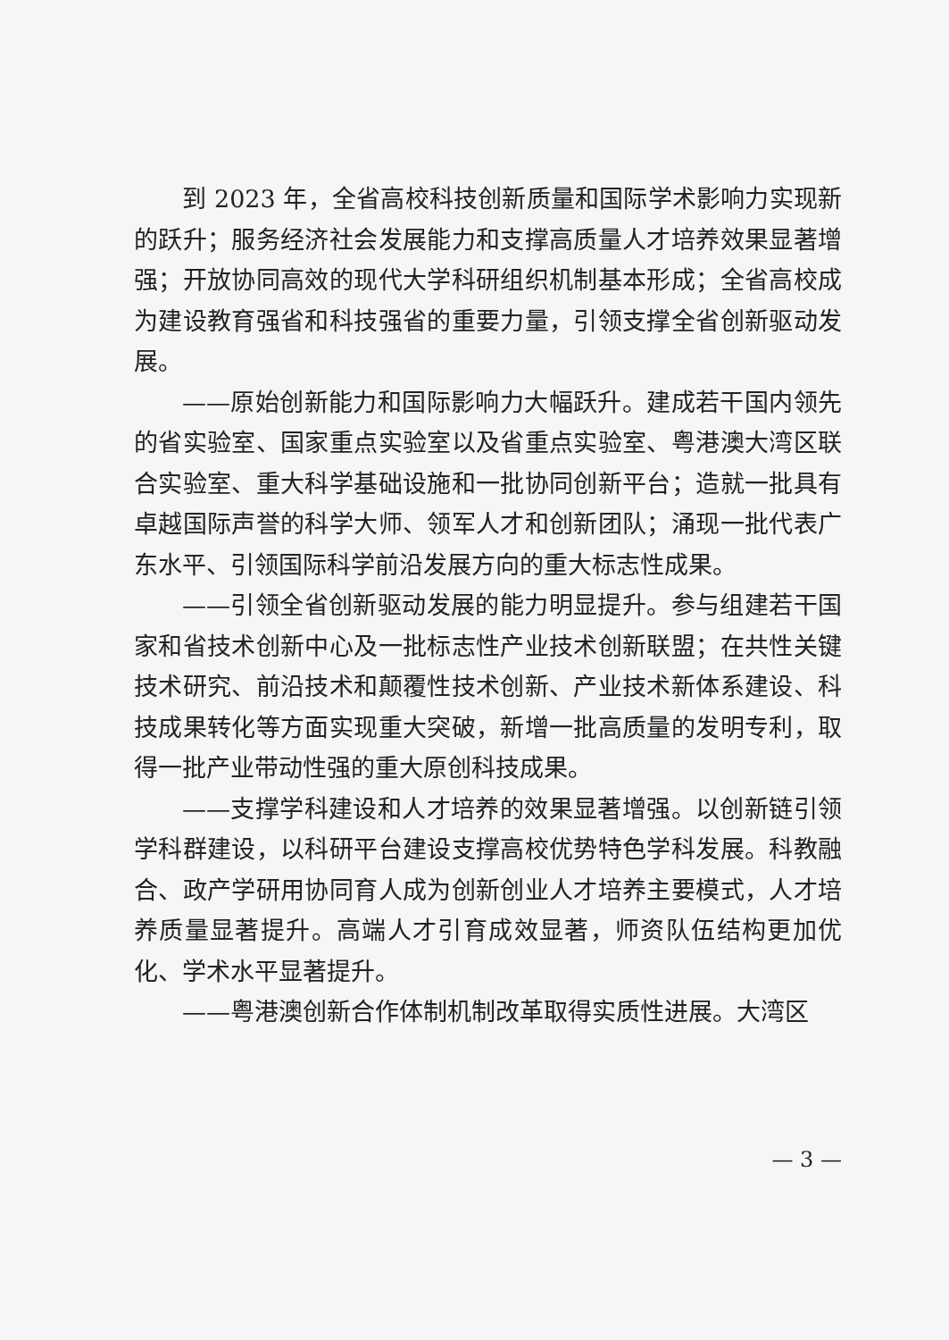到 2023 年，全省高校科技创新质量和国际学术影响力实现新的跃升；服务经济社会发展能力和支撑高质量人才培养效果显著增强；开放协同高效的现代大学科研组织机制基本形成；全省高校成为建设教育强省和科技强省的重要力量，引领支撑全省创新驱动发展。
——原始创新能力和国际影响力大幅跃升。建成若干国内领先的省实验室、国家重点实验室以及省重点实验室、粤港澳大湾区联合实验室、重大科学基础设施和一批协同创新平台；造就一批具有卓越国际声誉的科学大师、领军人才和创新团队；涌现一批代表广东水平、引领国际科学前沿发展方向的重大标志性成果。
——引领全省创新驱动发展的能力明显提升。参与组建若干国家和省技术创新中心及一批标志性产业技术创新联盟；在共性关键技术研究、前沿技术和颠覆性技术创新、产业技术新体系建设、科技成果转化等方面实现重大突破，新增一批高质量的发明专利，取得一批产业带动性强的重大原创科技成果。
——支撑学科建设和人才培养的效果显著增强。以创新链引领学科群建设，以科研平台建设支撑高校优势特色学科发展。科教融合、政产学研用协同育人成为创新创业人才培养主要模式，人才培养质量显著提升。高端人才引育成效显著，师资队伍结构更加优化、学术水平显著提升。
——粤港澳创新合作体制机制改革取得实质性进展。大湾区
— 3 —